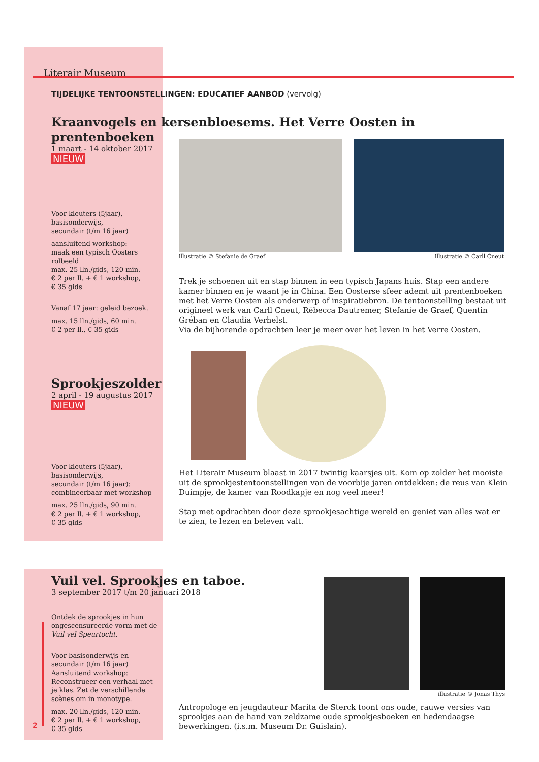Literair Museum
TIJDELIJKE TENTOONSTELLINGEN: EDUCATIEF AANBOD (vervolg)
Kraanvogels en kersenbloesems. Het Verre Oosten in prentenboeken
1 maart - 14 oktober 2017
NIEUW
illustratie © Stefanie de Graef
illustratie © Carll Cneut
Voor kleuters (5jaar),
basisonderwijs,
secundair (t/m 16 jaar)
aansluitend workshop:
maak een typisch Oosters rolbeeld
max. 25 lln./gids, 120 min.
€ 2 per ll. + € 1 workshop,
€ 35 gids
Vanaf 17 jaar: geleid bezoek.
max. 15 lln./gids, 60 min.
€ 2 per ll., € 35 gids
Trek je schoenen uit en stap binnen in een typisch Japans huis. Stap een andere kamer binnen en je waant je in China. Een Oosterse sfeer ademt uit prentenboeken met het Verre Oosten als onderwerp of inspiratiebron. De tentoonstelling bestaat uit origineel werk van Carll Cneut, Rébecca Dautremer, Stefanie de Graef, Quentin Gréban en Claudia Verhelst.
Via de bijhorende opdrachten leer je meer over het leven in het Verre Oosten.
Sprookjeszolder
2 april - 19 augustus 2017
NIEUW
Voor kleuters (5jaar),
basisonderwijs,
secundair (t/m 16 jaar):
combineerbaar met workshop
max. 25 lln./gids, 90 min.
€ 2 per ll. + € 1 workshop,
€ 35 gids
Het Literair Museum blaast in 2017 twintig kaarsjes uit. Kom op zolder het mooiste uit de sprookjestentoonstellingen van de voorbije jaren ontdekken: de reus van Klein Duimpje, de kamer van Roodkapje en nog veel meer!
Stap met opdrachten door deze sprookjesachtige wereld en geniet van alles wat er te zien, te lezen en beleven valt.
Vuil vel. Sprookjes en taboe.
3 september 2017 t/m 20 januari 2018
illustratie © Jonas Thys
Ontdek de sprookjes in hun ongescensureerde vorm met de Vuil vel Speurtocht.
Voor basisonderwijs en secundair (t/m 16 jaar)
Aansluitend workshop: Reconstrueer een verhaal met je klas. Zet de verschillende scènes om in monotype.
max. 20 lln./gids, 120 min.
€ 2 per ll. + € 1 workshop,
€ 35 gids
Antropologe en jeugdauteur Marita de Sterck toont ons oude, rauwe versies van sprookjes aan de hand van zeldzame oude sprookjesboeken en hedendaagse bewerkingen. (i.s.m. Museum Dr. Guislain).
2